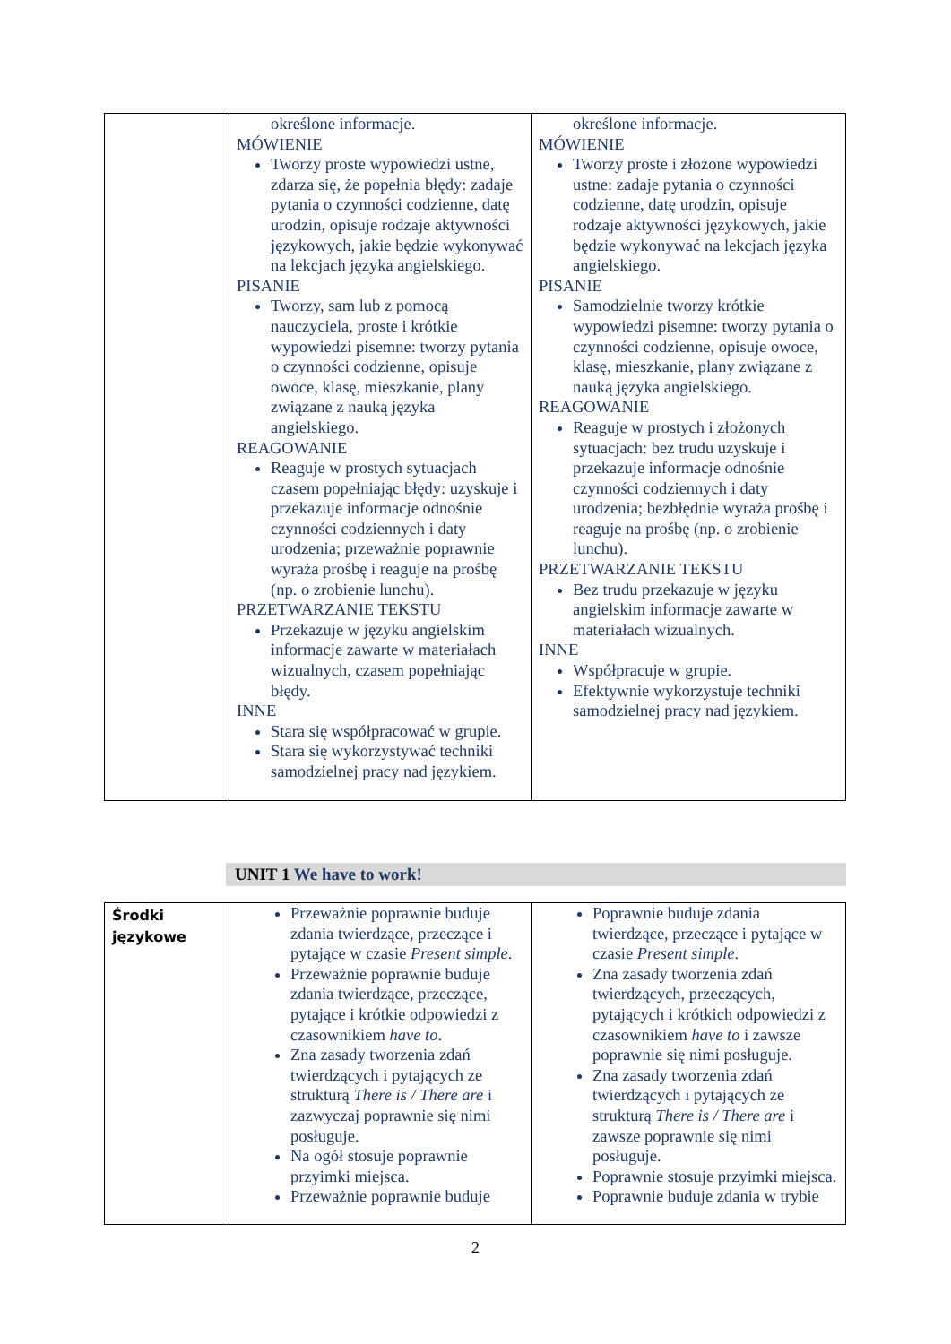| | określone informacje. MÓWIENIE Tworzy proste wypowiedzi ustne, zdarza się, że popełnia błędy: zadaje pytania o czynności codzienne, datę urodzin, opisuje rodzaje aktywności językowych, jakie będzie wykonywać na lekcjach języka angielskiego. PISANIE Tworzy, sam lub z pomocą nauczyciela, proste i krótkie wypowiedzi pisemne: tworzy pytania o czynności codzienne, opisuje owoce, klasę, mieszkanie, plany związane z nauką języka angielskiego. REAGOWANIE Reaguje w prostych sytuacjach czasem popełniając błędy: uzyskuje i przekazuje informacje odnośnie czynności codziennych i daty urodzenia; przeważnie poprawnie wyraża prośbę i reaguje na prośbę (np. o zrobienie lunchu). PRZETWARZANIE TEKSTU Przekazuje w języku angielskim informacje zawarte w materiałach wizualnych, czasem popełniając błędy. INNE Stara się współpracować w grupie. Stara się wykorzystywać techniki samodzielnej pracy nad językiem. | określone informacje. MÓWIENIE Tworzy proste i złożone wypowiedzi ustne: zadaje pytania o czynności codzienne, datę urodzin, opisuje rodzaje aktywności językowych, jakie będzie wykonywać na lekcjach języka angielskiego. PISANIE Samodzielnie tworzy krótkie wypowiedzi pisemne: tworzy pytania o czynności codzienne, opisuje owoce, klasę, mieszkanie, plany związane z nauką języka angielskiego. REAGOWANIE Reaguje w prostych i złożonych sytuacjach: bez trudu uzyskuje i przekazuje informacje odnośnie czynności codziennych i daty urodzenia; bezbłędnie wyraża prośbę i reaguje na prośbę (np. o zrobienie lunchu). PRZETWARZANIE TEKSTU Bez trudu przekazuje w języku angielskim informacje zawarte w materiałach wizualnych. INNE Współpracuje w grupie. Efektywnie wykorzystuje techniki samodzielnej pracy nad językiem. |
UNIT 1 We have to work!
| Środki językowe | Przeważnie poprawnie buduje zdania twierdzące, przeczące i pytające w czasie Present simple . Przeważnie poprawnie buduje zdania twierdzące, przeczące, pytające i krótkie odpowiedzi z czasownikiem have to . Zna zasady tworzenia zdań twierdzących i pytających ze strukturą There is / There are i zazwyczaj poprawnie się nimi posługuje. Na ogół stosuje poprawnie przyimki miejsca. Przeważnie poprawnie buduje | Poprawnie buduje zdania twierdzące, przeczące i pytające w czasie Present simple . Zna zasady tworzenia zdań twierdzących, przeczących, pytających i krótkich odpowiedzi z czasownikiem have to i zawsze poprawnie się nimi posługuje. Zna zasady tworzenia zdań twierdzących i pytających ze strukturą There is / There are i zawsze poprawnie się nimi posługuje. Poprawnie stosuje przyimki miejsca. Poprawnie buduje zdania w trybie |
2